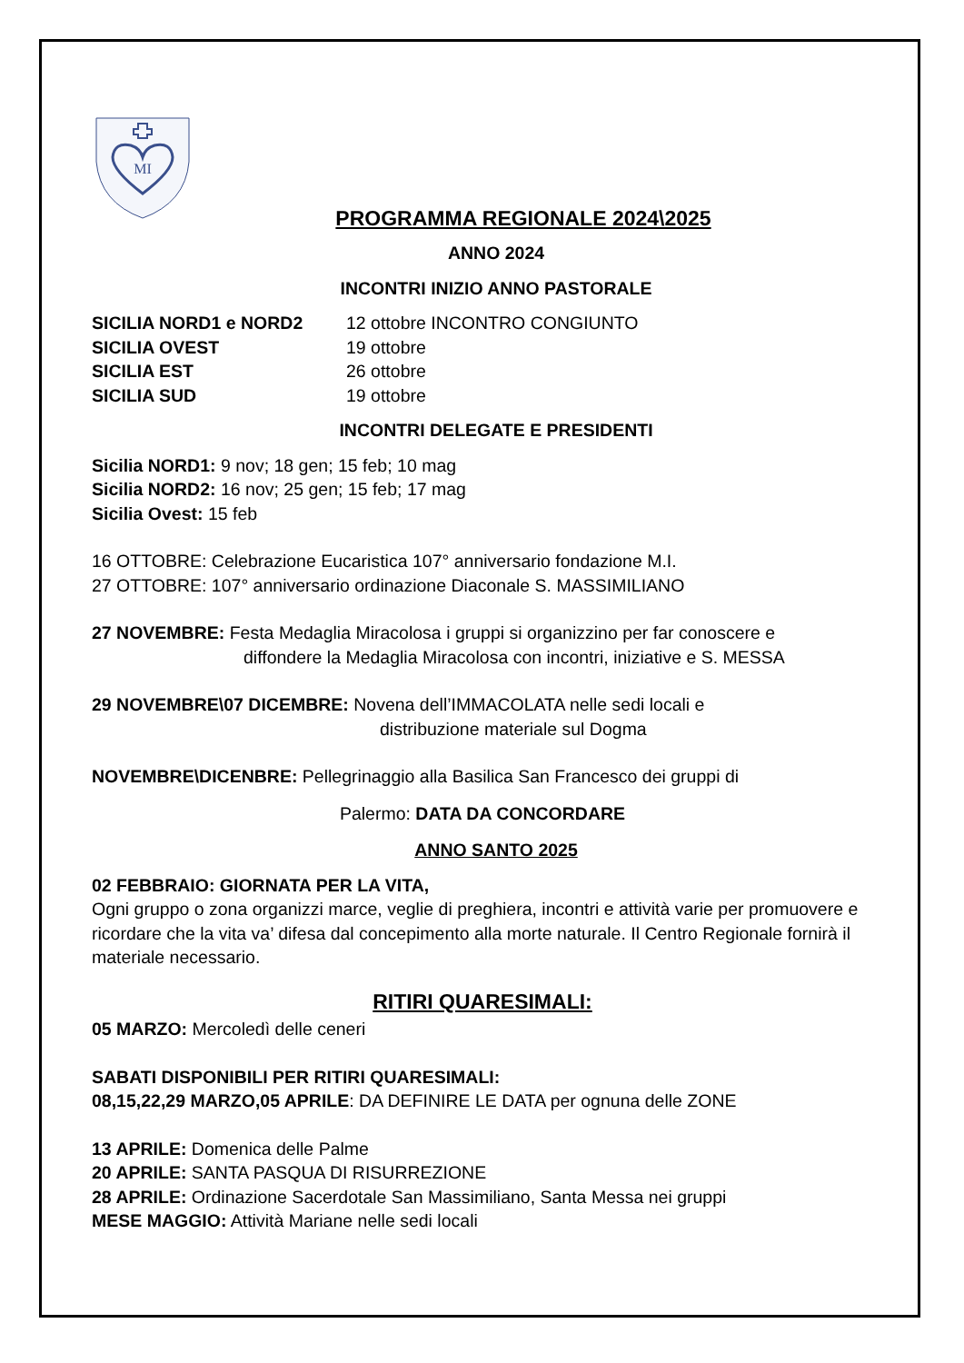MI
PROGRAMMA REGIONALE 2024\2025
ANNO 2024
INCONTRI INIZIO ANNO PASTORALE
SICILIA NORD1 e NORD2 12 ottobre INCONTRO CONGIUNTO
SICILIA OVEST 19 ottobre
SICILIA EST 26 ottobre
SICILIA SUD 19 ottobre
INCONTRI DELEGATE E PRESIDENTI
Sicilia NORD1: 9 nov; 18 gen; 15 feb; 10 mag
Sicilia NORD2: 16 nov; 25 gen; 15 feb; 17 mag
Sicilia Ovest: 15 feb
16 OTTOBRE: Celebrazione Eucaristica 107° anniversario fondazione M.I.
27 OTTOBRE: 107° anniversario ordinazione Diaconale S. MASSIMILIANO
27 NOVEMBRE: Festa Medaglia Miracolosa i gruppi si organizzino per far conoscere e
diffondere la Medaglia Miracolosa con incontri, iniziative e S. MESSA
29 NOVEMBRE\07 DICEMBRE: Novena dell’IMMACOLATA nelle sedi locali e
distribuzione materiale sul Dogma
NOVEMBRE\DICENBRE: Pellegrinaggio alla Basilica San Francesco dei gruppi di
Palermo: DATA DA CONCORDARE
ANNO SANTO 2025
02 FEBBRAIO: GIORNATA PER LA VITA,
Ogni gruppo o zona organizzi marce, veglie di preghiera, incontri e attività varie per promuovere e ricordare che la vita va’ difesa dal concepimento alla morte naturale. Il Centro Regionale fornirà il materiale necessario.
RITIRI QUARESIMALI:
05 MARZO: Mercoledì delle ceneri
SABATI DISPONIBILI PER RITIRI QUARESIMALI:
08,15,22,29 MARZO,05 APRILE: DA DEFINIRE LE DATA per ognuna delle ZONE
13 APRILE: Domenica delle Palme
20 APRILE: SANTA PASQUA DI RISURREZIONE
28 APRILE: Ordinazione Sacerdotale San Massimiliano, Santa Messa nei gruppi
MESE MAGGIO: Attività Mariane nelle sedi locali